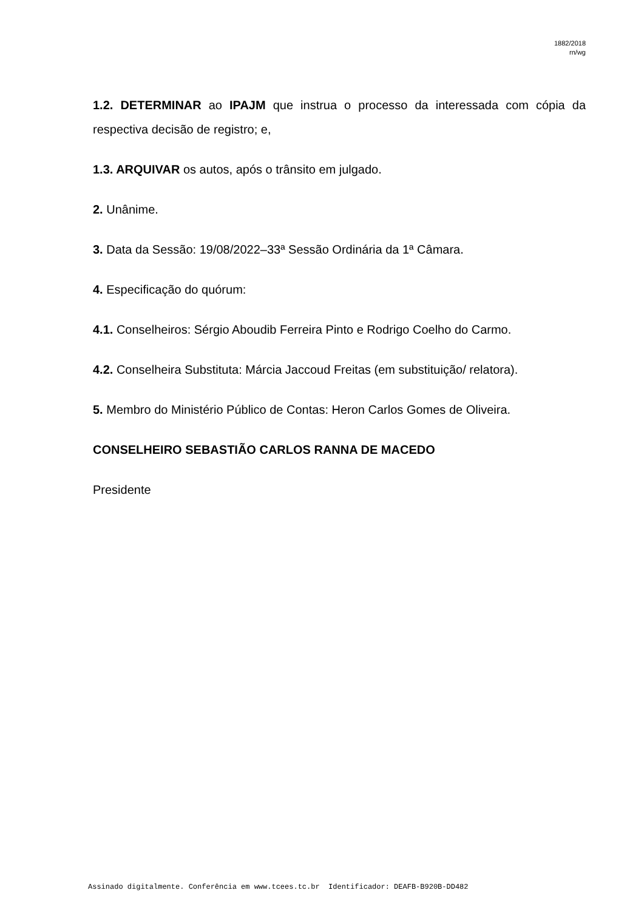1882/2018
rn/wg
1.2. DETERMINAR ao IPAJM que instrua o processo da interessada com cópia da respectiva decisão de registro; e,
1.3. ARQUIVAR os autos, após o trânsito em julgado.
2. Unânime.
3. Data da Sessão: 19/08/2022–33ª Sessão Ordinária da 1ª Câmara.
4. Especificação do quórum:
4.1. Conselheiros: Sérgio Aboudib Ferreira Pinto e Rodrigo Coelho do Carmo.
4.2. Conselheira Substituta: Márcia Jaccoud Freitas (em substituição/ relatora).
5. Membro do Ministério Público de Contas: Heron Carlos Gomes de Oliveira.
CONSELHEIRO SEBASTIÃO CARLOS RANNA DE MACEDO
Presidente
Assinado digitalmente. Conferência em www.tcees.tc.br Identificador: DEAFB-B920B-DD482